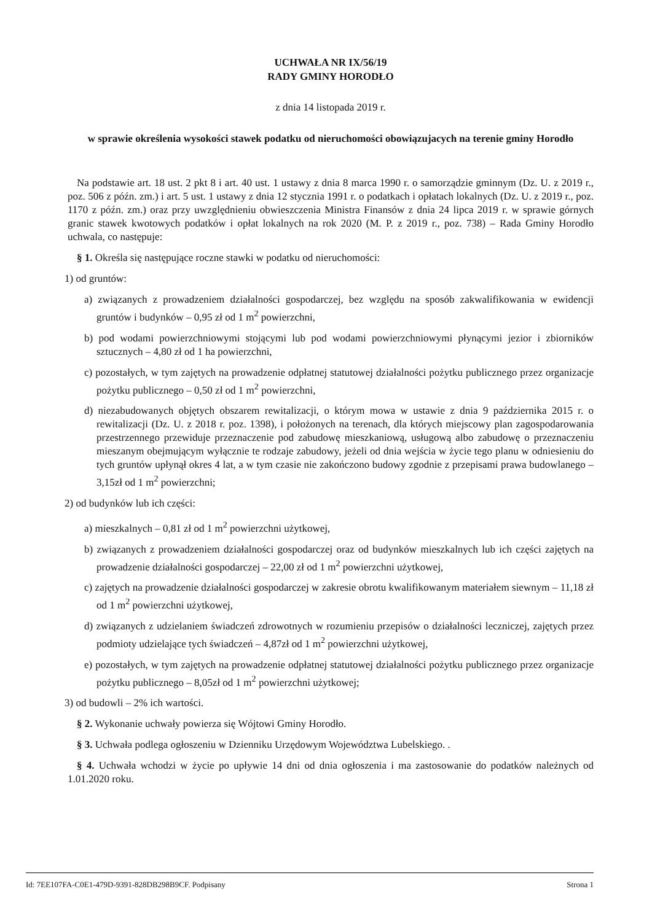UCHWAŁA NR IX/56/19
RADY GMINY HORODŁO
z dnia 14 listopada 2019 r.
w sprawie określenia wysokości stawek podatku od nieruchomości obowiązujacych na terenie gminy Horodło
Na podstawie art. 18 ust. 2 pkt 8 i art. 40 ust. 1 ustawy z dnia 8 marca 1990 r. o samorządzie gminnym (Dz. U. z 2019 r., poz. 506 z późn. zm.) i art. 5 ust. 1 ustawy z dnia 12 stycznia 1991 r. o podatkach i opłatach lokalnych (Dz. U. z 2019 r., poz. 1170 z późn. zm.) oraz przy uwzględnieniu obwieszczenia Ministra Finansów z dnia 24 lipca 2019 r. w sprawie górnych granic stawek kwotowych podatków i opłat lokalnych na rok 2020 (M. P. z 2019 r., poz. 738) – Rada Gminy Horodło uchwala, co następuje:
§ 1. Określa się następujące roczne stawki w podatku od nieruchomości:
1) od gruntów:
a) związanych z prowadzeniem działalności gospodarczej, bez względu na sposób zakwalifikowania w ewidencji gruntów i budynków – 0,95 zł od 1 m<sup>2</sup> powierzchni,
b) pod wodami powierzchniowymi stojącymi lub pod wodami powierzchniowymi płynącymi jezior i zbiorników sztucznych – 4,80 zł od 1 ha powierzchni,
c) pozostałych, w tym zajętych na prowadzenie odpłatnej statutowej działalności pożytku publicznego przez organizacje pożytku publicznego – 0,50 zł od 1 m<sup>2</sup> powierzchni,
d) niezabudowanych objętych obszarem rewitalizacji, o którym mowa w ustawie z dnia 9 października 2015 r. o rewitalizacji (Dz. U. z 2018 r. poz. 1398), i położonych na terenach, dla których miejscowy plan zagospodarowania przestrzennego przewiduje przeznaczenie pod zabudowę mieszkaniową, usługową albo zabudowę o przeznaczeniu mieszanym obejmującym wyłącznie te rodzaje zabudowy, jeżeli od dnia wejścia w życie tego planu w odniesieniu do tych gruntów upłynął okres 4 lat, a w tym czasie nie zakończono budowy zgodnie z przepisami prawa budowlanego – 3,15zł od 1 m<sup>2</sup> powierzchni;
2) od budynków lub ich części:
a) mieszkalnych – 0,81 zł od 1 m<sup>2</sup> powierzchni użytkowej,
b) związanych z prowadzeniem działalności gospodarczej oraz od budynków mieszkalnych lub ich części zajętych na prowadzenie działalności gospodarczej – 22,00 zł od 1 m<sup>2</sup> powierzchni użytkowej,
c) zajętych na prowadzenie działalności gospodarczej w zakresie obrotu kwalifikowanym materiałem siewnym – 11,18 zł od 1 m<sup>2</sup> powierzchni użytkowej,
d) związanych z udzielaniem świadczeń zdrowotnych w rozumieniu przepisów o działalności leczniczej, zajętych przez podmioty udzielające tych świadczeń – 4,87zł od 1 m<sup>2</sup> powierzchni użytkowej,
e) pozostałych, w tym zajętych na prowadzenie odpłatnej statutowej działalności pożytku publicznego przez organizacje pożytku publicznego – 8,05zł od 1 m<sup>2</sup> powierzchni użytkowej;
3) od budowli – 2% ich wartości.
§ 2. Wykonanie uchwały powierza się Wójtowi Gminy Horodło.
§ 3. Uchwała podlega ogłoszeniu w Dzienniku Urzędowym Województwa Lubelskiego. .
§ 4. Uchwała wchodzi w życie po upływie 14 dni od dnia ogłoszenia i ma zastosowanie do podatków należnych od 1.01.2020 roku.
Id: 7EE107FA-C0E1-479D-9391-828DB298B9CF. Podpisany Strona 1